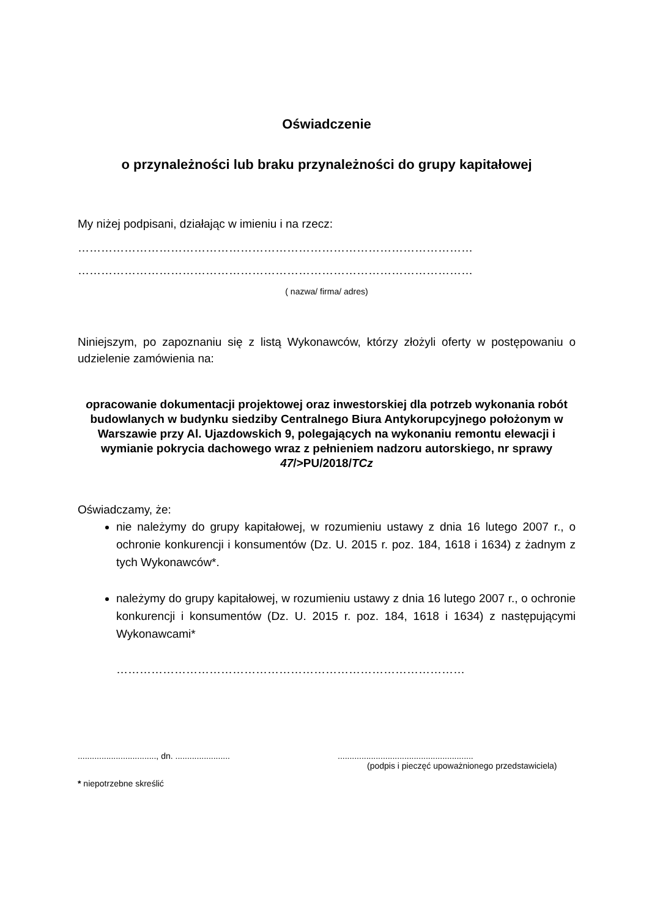Oświadczenie
o przynależności lub braku przynależności do grupy kapitałowej
My niżej podpisani, działając w imieniu i na rzecz:
…………………………………………………………………………………………
…………………………………………………………………………………………
( nazwa/ firma/ adres)
Niniejszym, po zapoznaniu się z listą Wykonawców, którzy złożyli oferty w postępowaniu o udzielenie zamówienia na:
opracowanie dokumentacji projektowej oraz inwestorskiej dla potrzeb wykonania robót budowlanych w budynku siedziby Centralnego Biura Antykorupcyjnego położonym w Warszawie przy Al. Ujazdowskich 9, polegających na wykonaniu remontu elewacji i wymianie pokrycia dachowego wraz z pełnieniem nadzoru autorskiego, nr sprawy 47/>PU/2018/TCz
Oświadczamy, że:
nie należymy do grupy kapitałowej, w rozumieniu ustawy z dnia 16 lutego 2007 r., o ochronie konkurencji i konsumentów (Dz. U. 2015 r. poz. 184, 1618 i 1634) z żadnym z tych Wykonawców*.
należymy do grupy kapitałowej, w rozumieniu ustawy z dnia 16 lutego 2007 r., o ochronie konkurencji i konsumentów (Dz. U. 2015 r. poz. 184, 1618 i 1634) z następującymi Wykonawcami*
………………………………………………………………………………
................................., dn. .......................
.........................................................
(podpis i pieczęć upoważnionego przedstawiciela)
* niepotrzebne skreślić